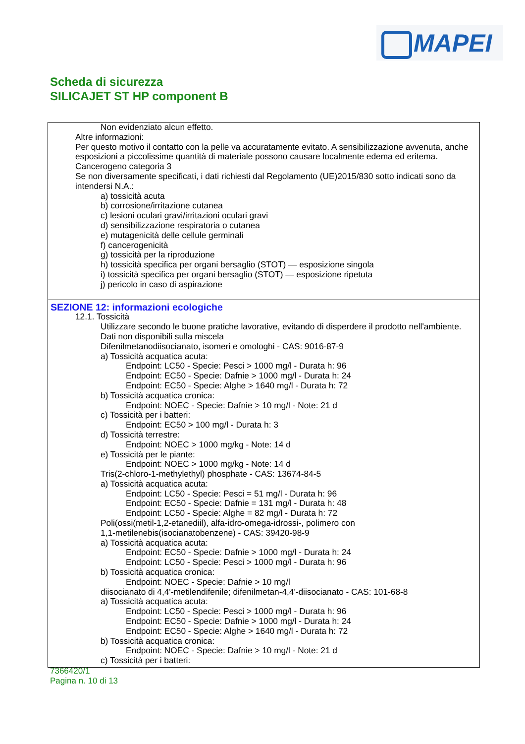MAPEI
Scheda di sicurezza
SILICAJET ST HP component B
Non evidenziato alcun effetto.
Altre informazioni:
Per questo motivo il contatto con la pelle va accuratamente evitato. A sensibilizzazione avvenuta, anche esposizioni a piccolissime quantità di materiale possono causare localmente edema ed eritema.
Cancerogeno categoria 3
Se non diversamente specificati, i dati richiesti dal Regolamento (UE)2015/830 sotto indicati sono da intendersi N.A.:
a) tossicità acuta
b) corrosione/irritazione cutanea
c) lesioni oculari gravi/irritazioni oculari gravi
d) sensibilizzazione respiratoria o cutanea
e) mutagenicità delle cellule germinali
f) cancerogenicità
g) tossicità per la riproduzione
h) tossicità specifica per organi bersaglio (STOT) — esposizione singola
i) tossicità specifica per organi bersaglio (STOT) — esposizione ripetuta
j) pericolo in caso di aspirazione
SEZIONE 12: informazioni ecologiche
12.1. Tossicità
Utilizzare secondo le buone pratiche lavorative, evitando di disperdere il prodotto nell'ambiente.
Dati non disponibili sulla miscela
Difenilmetanodiisocianato, isomeri e omologhi - CAS: 9016-87-9
a) Tossicità acquatica acuta:
Endpoint: LC50 - Specie: Pesci > 1000 mg/l - Durata h: 96
Endpoint: EC50 - Specie: Dafnie > 1000 mg/l - Durata h: 24
Endpoint: EC50 - Specie: Alghe > 1640 mg/l - Durata h: 72
b) Tossicità acquatica cronica:
Endpoint: NOEC - Specie: Dafnie > 10 mg/l - Note: 21 d
c) Tossicità per i batteri:
Endpoint: EC50 > 100 mg/l - Durata h: 3
d) Tossicità terrestre:
Endpoint: NOEC > 1000 mg/kg - Note: 14 d
e) Tossicità per le piante:
Endpoint: NOEC > 1000 mg/kg - Note: 14 d
Tris(2-chloro-1-methylethyl) phosphate - CAS: 13674-84-5
a) Tossicità acquatica acuta:
Endpoint: LC50 - Specie: Pesci = 51 mg/l - Durata h: 96
Endpoint: EC50 - Specie: Dafnie = 131 mg/l - Durata h: 48
Endpoint: LC50 - Specie: Alghe = 82 mg/l - Durata h: 72
Poli(ossi(metil-1,2-etanediil), alfa-idro-omega-idrossi-, polimero con
1,1-metilenebis(isocianatobenzene) - CAS: 39420-98-9
a) Tossicità acquatica acuta:
Endpoint: EC50 - Specie: Dafnie > 1000 mg/l - Durata h: 24
Endpoint: LC50 - Specie: Pesci > 1000 mg/l - Durata h: 96
b) Tossicità acquatica cronica:
Endpoint: NOEC - Specie: Dafnie > 10 mg/l
diisocianato di 4,4'-metilendifenile; difenilmetan-4,4'-diisocianato - CAS: 101-68-8
a) Tossicità acquatica acuta:
Endpoint: LC50 - Specie: Pesci > 1000 mg/l - Durata h: 96
Endpoint: EC50 - Specie: Dafnie > 1000 mg/l - Durata h: 24
Endpoint: EC50 - Specie: Alghe > 1640 mg/l - Durata h: 72
b) Tossicità acquatica cronica:
Endpoint: NOEC - Specie: Dafnie > 10 mg/l - Note: 21 d
c) Tossicità per i batteri:
7366420/1
Pagina n. 10 di 13